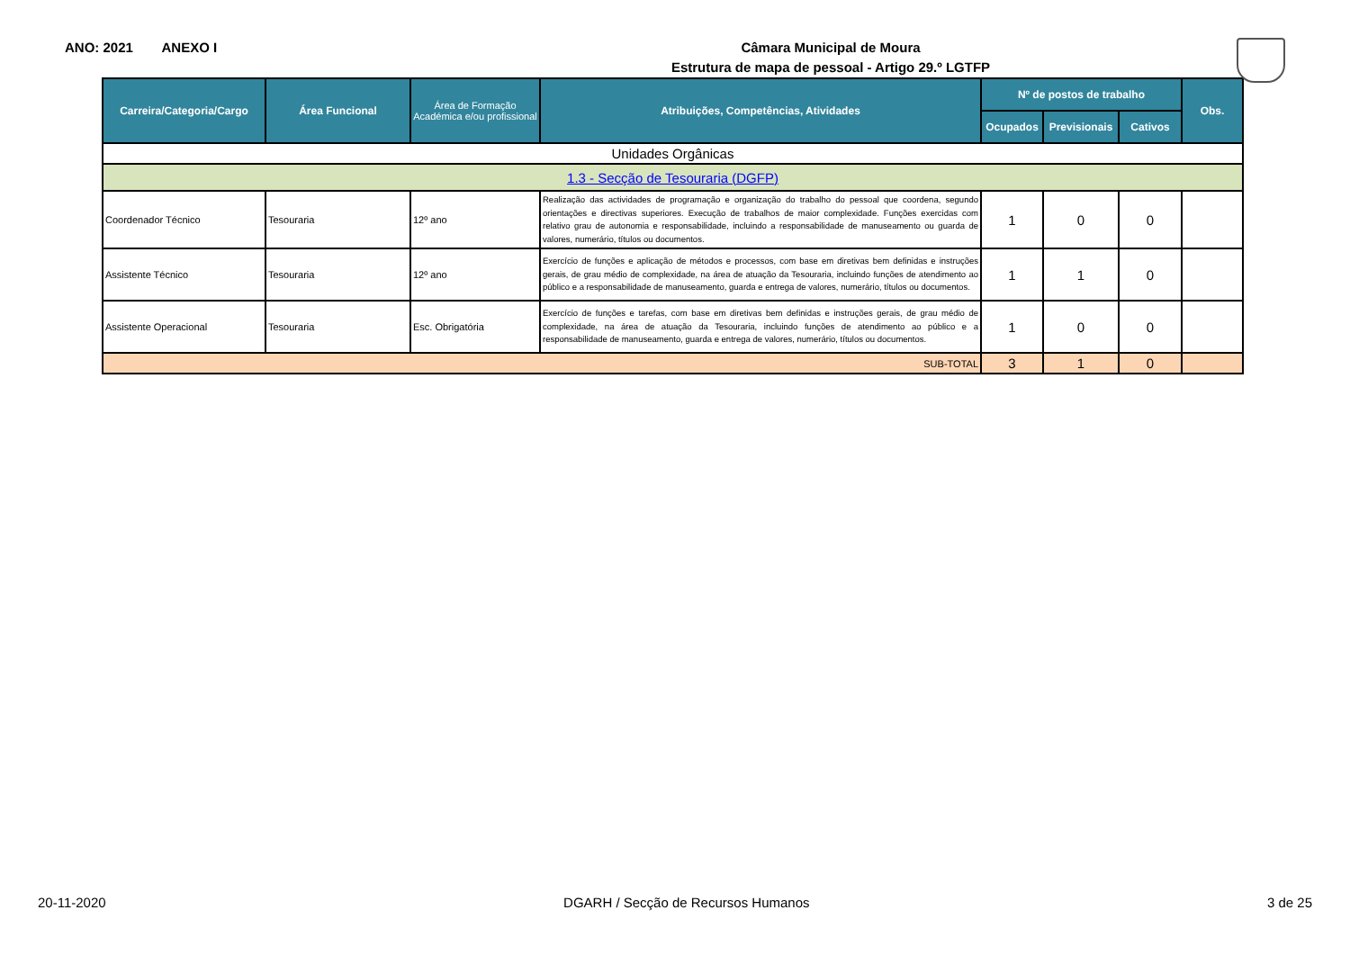ANO: 2021 ANEXO I
Câmara Municipal de Moura
Estrutura de mapa de pessoal - Artigo 29.º LGTFP
| Carreira/Categoria/Cargo | Área Funcional | Área de Formação Académica e/ou profissional | Atribuições, Competências, Atividades | Nº de postos de trabalho | | | Obs. |
| --- | --- | --- | --- | --- | --- | --- | --- |
| | | | | Ocupados | Previsionais | Cativos | |
| Unidades Orgânicas | | | | | | | |
| 1.3 - Secção de Tesouraria (DGFP) | | | | | | | |
| Coordenador Técnico | Tesouraria | 12º ano | Realização das actividades de programação e organização do trabalho do pessoal que coordena, segundo orientações e directivas superiores. Execução de trabalhos de maior complexidade. Funções exercidas com relativo grau de autonomia e responsabilidade, incluindo a responsabilidade de manuseamento ou guarda de valores, numerário, títulos ou documentos. | 1 | 0 | 0 | |
| Assistente Técnico | Tesouraria | 12º ano | Exercício de funções e aplicação de métodos e processos, com base em diretivas bem definidas e instruções gerais, de grau médio de complexidade, na área de atuação da Tesouraria, incluindo funções de atendimento ao público e a responsabilidade de manuseamento, guarda e entrega de valores, numerário, títulos ou documentos. | 1 | 1 | 0 | |
| Assistente Operacional | Tesouraria | Esc. Obrigatória | Exercício de funções e tarefas, com base em diretivas bem definidas e instruções gerais, de grau médio de complexidade, na área de atuação da Tesouraria, incluindo funções de atendimento ao público e a responsabilidade de manuseamento, guarda e entrega de valores, numerário, títulos ou documentos. | 1 | 0 | 0 | |
| SUB-TOTAL | | | | 3 | 1 | 0 | |
20-11-2020 DGARH / Secção de Recursos Humanos 3 de 25